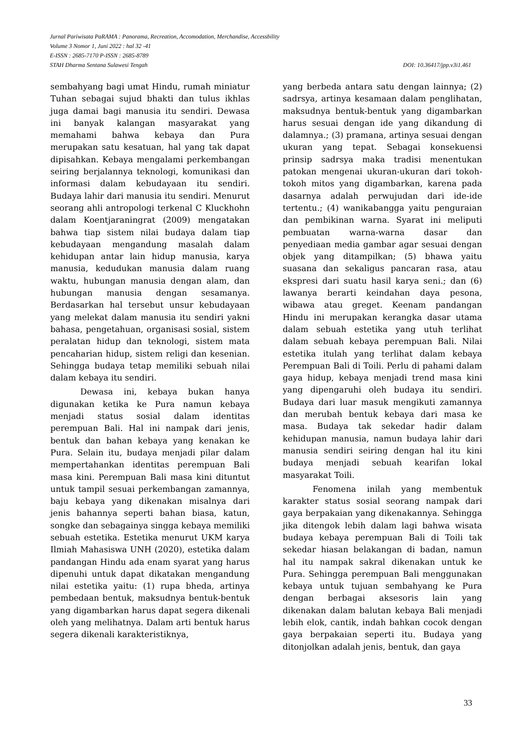Jurnal Pariwisata PaRAMA : Panorama, Recreation, Accomodation, Merchandise, Accessbility
Volume 3 Nomor 1, Juni 2022 : hal 32 -41
E-ISSN : 2685-7170 P-ISSN : 2685-8789
STAH Dharma Sentana Sulawesi Tengah DOI: 10.36417/jpp.v3i1.461
sembahyang bagi umat Hindu, rumah miniatur Tuhan sebagai sujud bhakti dan tulus ikhlas juga damai bagi manusia itu sendiri. Dewasa ini banyak kalangan masyarakat yang memahami bahwa kebaya dan Pura merupakan satu kesatuan, hal yang tak dapat dipisahkan. Kebaya mengalami perkembangan seiring berjalannya teknologi, komunikasi dan informasi dalam kebudayaan itu sendiri. Budaya lahir dari manusia itu sendiri. Menurut seorang ahli antropologi terkenal C Kluckhohn dalam Koentjaraningrat (2009) mengatakan bahwa tiap sistem nilai budaya dalam tiap kebudayaan mengandung masalah dalam kehidupan antar lain hidup manusia, karya manusia, kedudukan manusia dalam ruang waktu, hubungan manusia dengan alam, dan hubungan manusia dengan sesamanya. Berdasarkan hal tersebut unsur kebudayaan yang melekat dalam manusia itu sendiri yakni bahasa, pengetahuan, organisasi sosial, sistem peralatan hidup dan teknologi, sistem mata pencaharian hidup, sistem religi dan kesenian. Sehingga budaya tetap memiliki sebuah nilai dalam kebaya itu sendiri.
Dewasa ini, kebaya bukan hanya digunakan ketika ke Pura namun kebaya menjadi status sosial dalam identitas perempuan Bali. Hal ini nampak dari jenis, bentuk dan bahan kebaya yang kenakan ke Pura. Selain itu, budaya menjadi pilar dalam mempertahankan identitas perempuan Bali masa kini. Perempuan Bali masa kini dituntut untuk tampil sesuai perkembangan zamannya, baju kebaya yang dikenakan misalnya dari jenis bahannya seperti bahan biasa, katun, songke dan sebagainya singga kebaya memiliki sebuah estetika. Estetika menurut UKM karya Ilmiah Mahasiswa UNH (2020), estetika dalam pandangan Hindu ada enam syarat yang harus dipenuhi untuk dapat dikatakan mengandung nilai estetika yaitu: (1) rupa bheda, artinya pembedaan bentuk, maksudnya bentuk-bentuk yang digambarkan harus dapat segera dikenali oleh yang melihatnya. Dalam arti bentuk harus segera dikenali karakteristiknya,
yang berbeda antara satu dengan lainnya; (2) sadrsya, artinya kesamaan dalam penglihatan, maksudnya bentuk-bentuk yang digambarkan harus sesuai dengan ide yang dikandung di dalamnya.; (3) pramana, artinya sesuai dengan ukuran yang tepat. Sebagai konsekuensi prinsip sadrsya maka tradisi menentukan patokan mengenai ukuran-ukuran dari tokoh-tokoh mitos yang digambarkan, karena pada dasarnya adalah perwujudan dari ide-ide tertentu.; (4) wanikabangga yaitu penguraian dan pembikinan warna. Syarat ini meliputi pembuatan warna-warna dasar dan penyediaan media gambar agar sesuai dengan objek yang ditampilkan; (5) bhawa yaitu suasana dan sekaligus pancaran rasa, atau ekspresi dari suatu hasil karya seni.; dan (6) lawanya berarti keindahan daya pesona, wibawa atau greget. Keenam pandangan Hindu ini merupakan kerangka dasar utama dalam sebuah estetika yang utuh terlihat dalam sebuah kebaya perempuan Bali. Nilai estetika itulah yang terlihat dalam kebaya Perempuan Bali di Toili. Perlu di pahami dalam gaya hidup, kebaya menjadi trend masa kini yang dipengaruhi oleh budaya itu sendiri. Budaya dari luar masuk mengikuti zamannya dan merubah bentuk kebaya dari masa ke masa. Budaya tak sekedar hadir dalam kehidupan manusia, namun budaya lahir dari manusia sendiri seiring dengan hal itu kini budaya menjadi sebuah kearifan lokal masyarakat Toili.
Fenomena inilah yang membentuk karakter status sosial seorang nampak dari gaya berpakaian yang dikenakannya. Sehingga jika ditengok lebih dalam lagi bahwa wisata budaya kebaya perempuan Bali di Toili tak sekedar hiasan belakangan di badan, namun hal itu nampak sakral dikenakan untuk ke Pura. Sehingga perempuan Bali menggunakan kebaya untuk tujuan sembahyang ke Pura dengan berbagai aksesoris lain yang dikenakan dalam balutan kebaya Bali menjadi lebih elok, cantik, indah bahkan cocok dengan gaya berpakaian seperti itu. Budaya yang ditonjolkan adalah jenis, bentuk, dan gaya
33